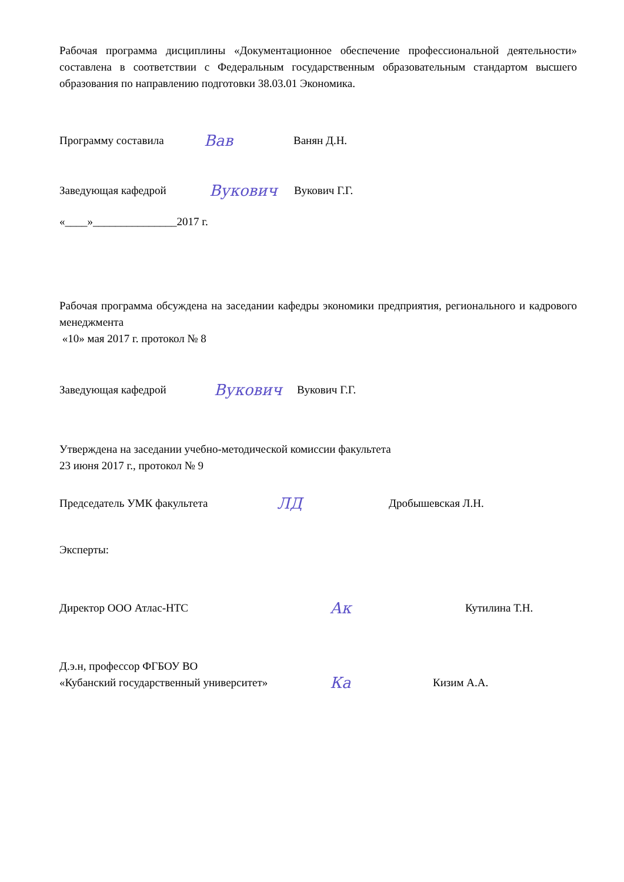Рабочая программа дисциплины «Документационное обеспечение профессиональной деятельности» составлена в соответствии с Федеральным государственным образовательным стандартом высшего образования по направлению подготовки 38.03.01 Экономика.
Программу составила Вав Ванян Д.Н.
Заведующая кафедрой Вукович Вукович Г.Г.
«____»_______________2017 г.
Рабочая программа обсуждена на заседании кафедры экономики предприятия, регионального и кадрового менеджмента
«10» мая 2017 г. протокол № 8
Заведующая кафедрой Вукович Вукович Г.Г.
Утверждена на заседании учебно-методической комиссии факультета
23 июня 2017 г., протокол № 9
Председатель УМК факультета ЛД Дробышевская Л.Н.
Эксперты:
Директор ООО Атлас-НТС Ак Кутилина Т.Н.
Д.э.н, профессор ФГБОУ ВО
«Кубанский государственный университет» Ка Кизим А.А.